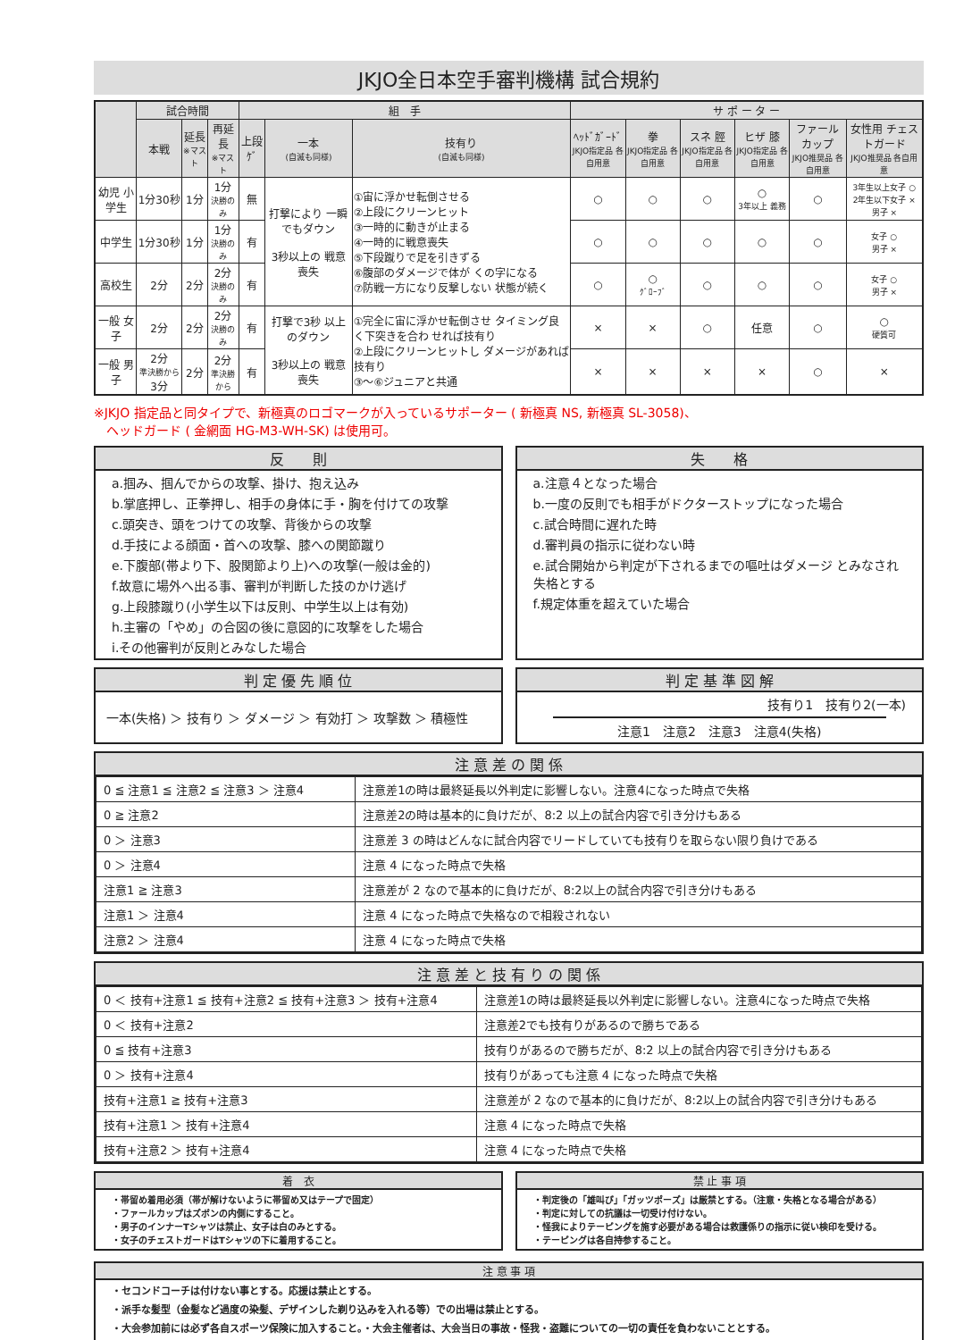JKJO全日本空手審判機構 試合規約
| | 試合時間 | | | 組 手 | | | サ ポ ー タ ー | | | | | |
| --- | --- | --- | --- | --- | --- | --- | --- | --- | --- | --- | --- | --- |
| | 本戦 | 延長 ※マスト | 再延長 ※マスト | 上段ｹﾞ | 一本 (自滅も同様) | 技有り (自滅も同様) | ﾍｯﾄﾞｶﾞｰﾄﾞ JKJO指定品 各自用意 | 拳 JKJO指定品 各自用意 | スネ 脛 JKJO指定品 各自用意 | ヒザ 膝 JKJO指定品 各自用意 | ファール カップ JKJO推奨品 各自用意 | 女性用 チェストガード JKJO推奨品 各自用意 |
| 幼児 小学生 | 1分30秒 | 1分 | 1分 決勝のみ | 無 | 打撃により 一瞬でもダウン 3秒以上の 戦意喪失 | ①宙に浮かせ転倒させる ②上段にクリーンヒット ③一時的に動きが止まる ④一時的に戦意喪失 ⑤下段蹴りで足を引きずる ⑥腹部のダメージで体が くの字になる ⑦防戦一方になり反撃しない 状態が続く | ○ | ○ | ○ | ○ 3年以上 義務 | ○ | 3年生以上女子 ○ 2年生以下女子 × 男子 × |
| 中学生 | 1分30秒 | 1分 | 1分 決勝のみ | 有 | | | ○ | ○ | ○ | ○ | ○ | 女子 ○ 男子 × |
| 高校生 | 2分 | 2分 | 2分 決勝のみ | 有 | | | ○ | ○ ｸﾞﾛｰﾌﾞ | ○ | ○ | ○ | 女子 ○ 男子 × |
| 一般 女子 | 2分 | 2分 | 2分 決勝のみ | 有 | 打撃で3秒 以上のダウン 3秒以上の 戦意喪失 | ①完全に宙に浮かせ転倒させ タイミング良く下突きを合わ せれば技有り ②上段にクリーンヒットし ダメージがあれば技有り ③～⑥ジュニアと共通 | × | × | ○ | 任意 | ○ | ○ 硬質可 |
| 一般 男子 | 2分 準決勝から 3分 | 2分 | 2分 準決勝から | 有 | | | × | × | × | × | ○ | × |
※JKJO 指定品と同タイプで、新極真のロゴマークが入っているサポーター ( 新極真 NS, 新極真 SL-3058)、
　ヘッドガード ( 金網面 HG-M3-WH-SK) は使用可。
反　　則
a.掴み、掴んでからの攻撃、掛け、抱え込み
b.掌底押し、正拳押し、相手の身体に手・胸を付けての攻撃
c.頭突き、頭をつけての攻撃、背後からの攻撃
d.手技による顔面・首への攻撃、膝への関節蹴り
e.下腹部(帯より下、股関節より上)への攻撃(一般は金的)
f.故意に場外へ出る事、審判が判断した技のかけ逃げ
g.上段膝蹴り(小学生以下は反則、中学生以上は有効)
h.主審の「やめ」の合図の後に意図的に攻撃をした場合
i.その他審判が反則とみなした場合
失　　格
a.注意４となった場合
b.一度の反則でも相手がドクターストップになった場合
c.試合時間に遅れた時
d.審判員の指示に従わない時
e.試合開始から判定が下されるまでの嘔吐はダメージ とみなされ失格とする
f.規定体重を超えていた場合
判 定 優 先 順 位
一本(失格) ＞ 技有り ＞ ダメージ ＞ 有効打 ＞ 攻撃数 ＞ 積極性
判 定 基 準 図 解
技有り1　技有り2(一本)
注意1　注意2　注意3　注意4(失格)
注 意 差 の 関 係
| 0 ≦ 注意1 ≦ 注意2 ≦ 注意3 ＞ 注意4 | 注意差1の時は最終延長以外判定に影響しない。注意4になった時点で失格 |
| 0 ≧ 注意2 | 注意差2の時は基本的に負けだが、8:2 以上の試合内容で引き分けもある |
| 0 ＞ 注意3 | 注意差 3 の時はどんなに試合内容でリードしていても技有りを取らない限り負けである |
| 0 ＞ 注意4 | 注意 4 になった時点で失格 |
| 注意1 ≧ 注意3 | 注意差が 2 なので基本的に負けだが、8:2以上の試合内容で引き分けもある |
| 注意1 ＞ 注意4 | 注意 4 になった時点で失格なので相殺されない |
| 注意2 ＞ 注意4 | 注意 4 になった時点で失格 |
注 意 差 と 技 有 り の 関 係
| 0 ＜ 技有+注意1 ≦ 技有+注意2 ≦ 技有+注意3 ＞ 技有+注意4 | 注意差1の時は最終延長以外判定に影響しない。注意4になった時点で失格 |
| 0 ＜ 技有+注意2 | 注意差2でも技有りがあるので勝ちである |
| 0 ≦ 技有+注意3 | 技有りがあるので勝ちだが、8:2 以上の試合内容で引き分けもある |
| 0 ＞ 技有+注意4 | 技有りがあっても注意 4 になった時点で失格 |
| 技有+注意1 ≧ 技有+注意3 | 注意差が 2 なので基本的に負けだが、8:2以上の試合内容で引き分けもある |
| 技有+注意1 ＞ 技有+注意4 | 注意 4 になった時点で失格 |
| 技有+注意2 ＞ 技有+注意4 | 注意 4 になった時点で失格 |
着　衣
・帯留め着用必須（帯が解けないように帯留め又はテープで固定）
・ファールカップはズボンの内側にすること。
・男子のインナーTシャツは禁止、女子は白のみとする。
・女子のチェストガードはTシャツの下に着用すること。
禁 止 事 項
・判定後の「雄叫び」「ガッツポーズ」は厳禁とする。（注意・失格となる場合がある）
・判定に対しての抗議は一切受け付けない。
・怪我によりテーピングを施す必要がある場合は救護係りの指示に従い検印を受ける。
・テーピングは各自持参すること。
注 意 事 項
・セコンドコーチは付けない事とする。応援は禁止とする。
・派手な髪型（金髪など過度の染髪、デザインした剃り込みを入れる等）での出場は禁止とする。
・大会参加前には必ず各自スポーツ保険に加入すること。・大会主催者は、大会当日の事故・怪我・盗難についての一切の責任を負わないこととする。